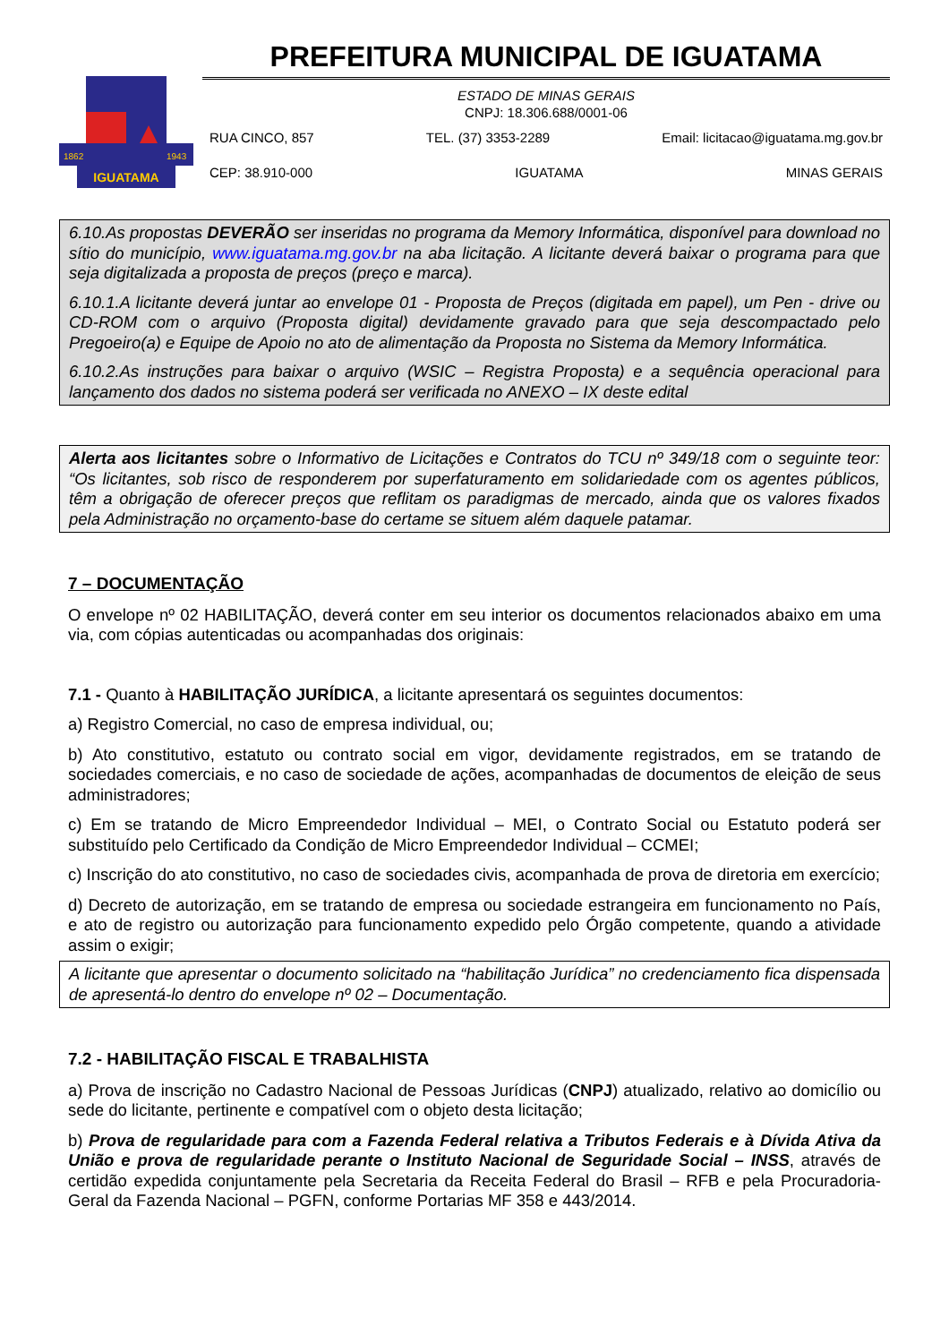IGUATAMA
1862
1943
PREFEITURA MUNICIPAL DE IGUATAMA
ESTADO DE MINAS GERAIS
CNPJ: 18.306.688/0001-06
RUA CINCO, 857 TEL. (37) 3353-2289 Email: licitacao@iguatama.mg.gov.br
CEP: 38.910-000 IGUATAMA MINAS GERAIS
6.10.As propostas DEVERÃO ser inseridas no programa da Memory Informática, disponível para download no sítio do município, www.iguatama.mg.gov.br na aba licitação. A licitante deverá baixar o programa para que seja digitalizada a proposta de preços (preço e marca).
6.10.1.A licitante deverá juntar ao envelope 01 - Proposta de Preços (digitada em papel), um Pen - drive ou CD-ROM com o arquivo (Proposta digital) devidamente gravado para que seja descompactado pelo Pregoeiro(a) e Equipe de Apoio no ato de alimentação da Proposta no Sistema da Memory Informática.
6.10.2.As instruções para baixar o arquivo (WSIC – Registra Proposta) e a sequência operacional para lançamento dos dados no sistema poderá ser verificada no ANEXO – IX deste edital
Alerta aos licitantes sobre o Informativo de Licitações e Contratos do TCU nº 349/18 com o seguinte teor: “Os licitantes, sob risco de responderem por superfaturamento em solidariedade com os agentes públicos, têm a obrigação de oferecer preços que reflitam os paradigmas de mercado, ainda que os valores fixados pela Administração no orçamento-base do certame se situem além daquele patamar.
7 – DOCUMENTAÇÃO
O envelope nº 02 HABILITAÇÃO, deverá conter em seu interior os documentos relacionados abaixo em uma via, com cópias autenticadas ou acompanhadas dos originais:
7.1 - Quanto à HABILITAÇÃO JURÍDICA, a licitante apresentará os seguintes documentos:
a) Registro Comercial, no caso de empresa individual, ou;
b) Ato constitutivo, estatuto ou contrato social em vigor, devidamente registrados, em se tratando de sociedades comerciais, e no caso de sociedade de ações, acompanhadas de documentos de eleição de seus administradores;
c) Em se tratando de Micro Empreendedor Individual – MEI, o Contrato Social ou Estatuto poderá ser substituído pelo Certificado da Condição de Micro Empreendedor Individual – CCMEI;
c) Inscrição do ato constitutivo, no caso de sociedades civis, acompanhada de prova de diretoria em exercício;
d) Decreto de autorização, em se tratando de empresa ou sociedade estrangeira em funcionamento no País, e ato de registro ou autorização para funcionamento expedido pelo Órgão competente, quando a atividade assim o exigir;
A licitante que apresentar o documento solicitado na “habilitação Jurídica” no credenciamento fica dispensada de apresentá-lo dentro do envelope nº 02 – Documentação.
7.2 - HABILITAÇÃO FISCAL E TRABALHISTA
a) Prova de inscrição no Cadastro Nacional de Pessoas Jurídicas (CNPJ) atualizado, relativo ao domicílio ou sede do licitante, pertinente e compatível com o objeto desta licitação;
b) Prova de regularidade para com a Fazenda Federal relativa a Tributos Federais e à Dívida Ativa da União e prova de regularidade perante o Instituto Nacional de Seguridade Social – INSS, através de certidão expedida conjuntamente pela Secretaria da Receita Federal do Brasil – RFB e pela Procuradoria-Geral da Fazenda Nacional – PGFN, conforme Portarias MF 358 e 443/2014.